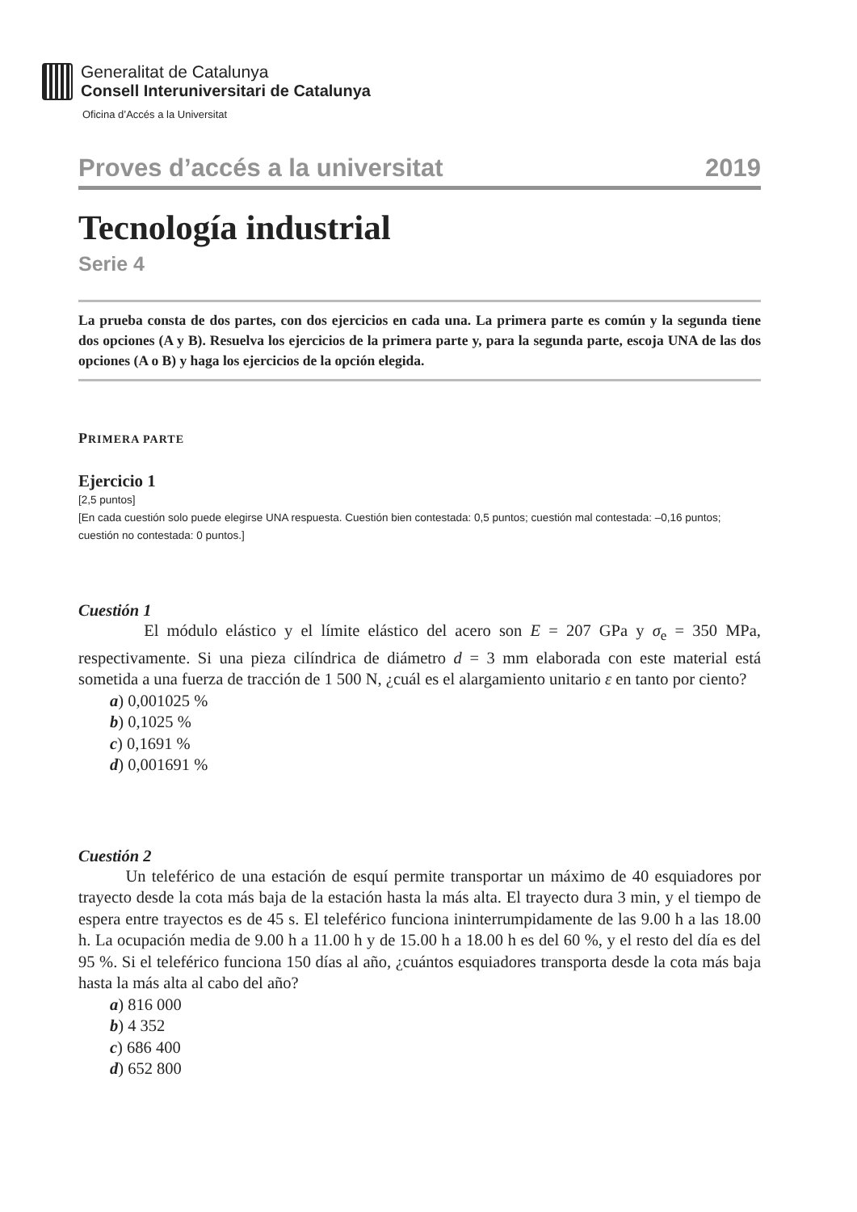Generalitat de Catalunya
Consell Interuniversitari de Catalunya
Oficina d’Accés a la Universitat
Proves d’accés a la universitat 2019
Tecnología industrial
Serie 4
La prueba consta de dos partes, con dos ejercicios en cada una. La primera parte es común y la segunda tiene dos opciones (A y B). Resuelva los ejercicios de la primera parte y, para la segunda parte, escoja UNA de las dos opciones (A o B) y haga los ejercicios de la opción elegida.
PRIMERA PARTE
Ejercicio 1
[2,5 puntos]
[En cada cuestión solo puede elegirse UNA respuesta. Cuestión bien contestada: 0,5 puntos; cuestión mal contestada: –0,16 puntos; cuestión no contestada: 0 puntos.]
Cuestión 1
El módulo elástico y el límite elástico del acero son E = 207 GPa y σ<sub>e</sub> = 350 MPa, respectivamente. Si una pieza cilíndrica de diámetro d = 3 mm elaborada con este material está sometida a una fuerza de tracción de 1 500 N, ¿cuál es el alargamiento unitario ε en tanto por ciento?
a) 0,001025 %
b) 0,1025 %
c) 0,1691 %
d) 0,001691 %
Cuestión 2
Un teleférico de una estación de esquí permite transportar un máximo de 40 esquiadores por trayecto desde la cota más baja de la estación hasta la más alta. El trayecto dura 3 min, y el tiempo de espera entre trayectos es de 45 s. El teleférico funciona ininterrumpidamente de las 9.00 h a las 18.00 h. La ocupación media de 9.00 h a 11.00 h y de 15.00 h a 18.00 h es del 60 %, y el resto del día es del 95 %. Si el teleférico funciona 150 días al año, ¿cuántos esquiadores transporta desde la cota más baja hasta la más alta al cabo del año?
a) 816 000
b) 4 352
c) 686 400
d) 652 800